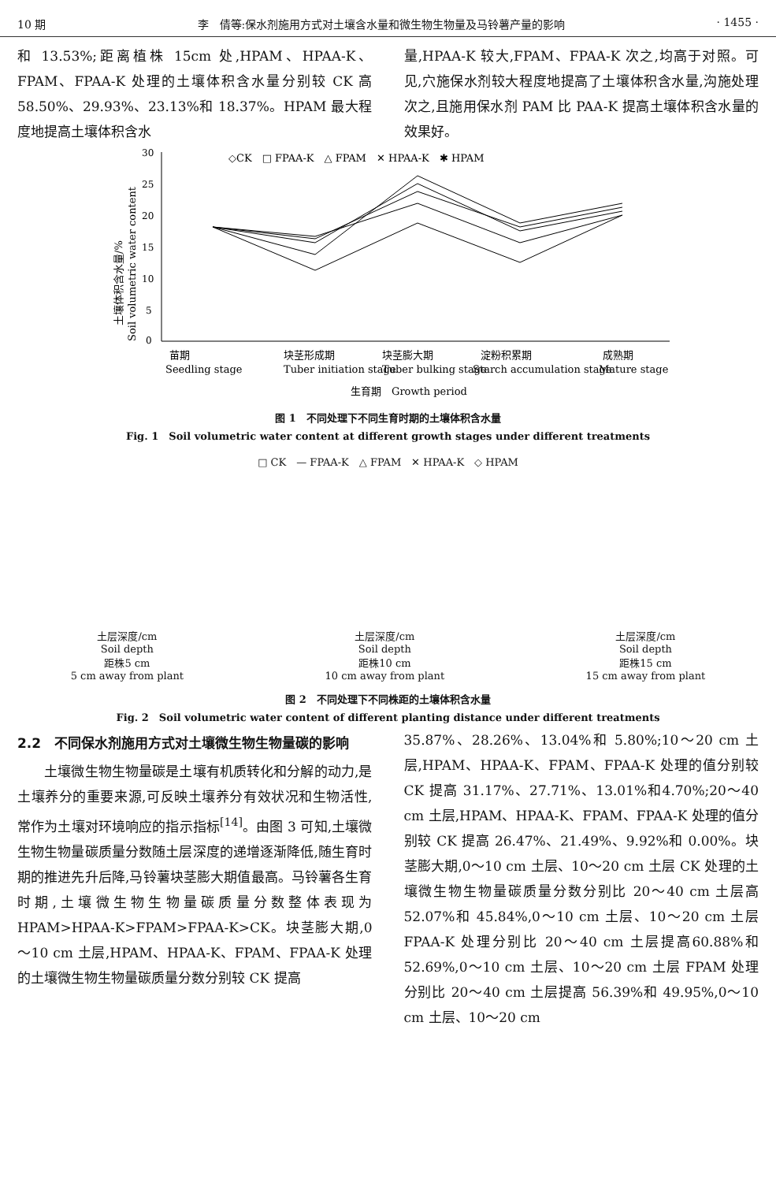10 期 李　倩等:保水剂施用方式对土壤含水量和微生物生物量及马铃薯产量的影响 · 1455 ·
和 13.53%;距离植株 15cm 处,HPAM、HPAA-K、FPAM、FPAA-K 处理的土壤体积含水量分别较 CK 高 58.50%、29.93%、23.13%和 18.37%。HPAM 最大程度地提高土壤体积含水
量,HPAA-K 较大,FPAM、FPAA-K 次之,均高于对照。可见,穴施保水剂较大程度地提高了土壤体积含水量,沟施处理次之,且施用保水剂 PAM 比 PAA-K 提高土壤体积含水量的效果好。
◇CK　□ FPAA-K　△ FPAM　✕ HPAA-K　✱ HPAM
30
25
20
15
10
5
0
土壤体积含水量/%
Soil volumetric water content
苗期
Seedling stage
块茎形成期
Tuber initiation stage
块茎膨大期
Tuber bulking stage
淀粉积累期
Starch accumulation stage
成熟期
Mature stage
生育期　Growth period
图 1　不同处理下不同生育时期的土壤体积含水量
Fig. 1　Soil volumetric water content at different growth stages under different treatments
□ CK　— FPAA-K　△ FPAM　✕ HPAA-K　◇ HPAM
土层深度/cm
Soil depth
距株5 cm
5 cm away from plant
土层深度/cm
Soil depth
距株10 cm
10 cm away from plant
土层深度/cm
Soil depth
距株15 cm
15 cm away from plant
图 2　不同处理下不同株距的土壤体积含水量
Fig. 2　Soil volumetric water content of different planting distance under different treatments
2.2　不同保水剂施用方式对土壤微生物生物量碳的影响
　　土壤微生物生物量碳是土壤有机质转化和分解的动力,是土壤养分的重要来源,可反映土壤养分有效状况和生物活性,常作为土壤对环境响应的指示指标<sup>[14]</sup>。由图 3 可知,土壤微生物生物量碳质量分数随土层深度的递增逐渐降低,随生育时期的推进先升后降,马铃薯块茎膨大期值最高。马铃薯各生育时期,土壤微生物生物量碳质量分数整体表现为 HPAM>HPAA-K>FPAM>FPAA-K>CK。块茎膨大期,0～10 cm 土层,HPAM、HPAA-K、FPAM、FPAA-K 处理的土壤微生物生物量碳质量分数分别较 CK 提高
35.87%、28.26%、13.04%和 5.80%;10～20 cm 土层,HPAM、HPAA-K、FPAM、FPAA-K 处理的值分别较 CK 提高 31.17%、27.71%、13.01%和4.70%;20～40 cm 土层,HPAM、HPAA-K、FPAM、FPAA-K 处理的值分别较 CK 提高 26.47%、21.49%、9.92%和 0.00%。块茎膨大期,0～10 cm 土层、10～20 cm 土层 CK 处理的土壤微生物生物量碳质量分数分别比 20～40 cm 土层高 52.07%和 45.84%,0～10 cm 土层、10～20 cm 土层 FPAA-K 处理分别比 20～40 cm 土层提高60.88%和 52.69%,0～10 cm 土层、10～20 cm 土层 FPAM 处理分别比 20～40 cm 土层提高 56.39%和 49.95%,0～10 cm 土层、10～20 cm